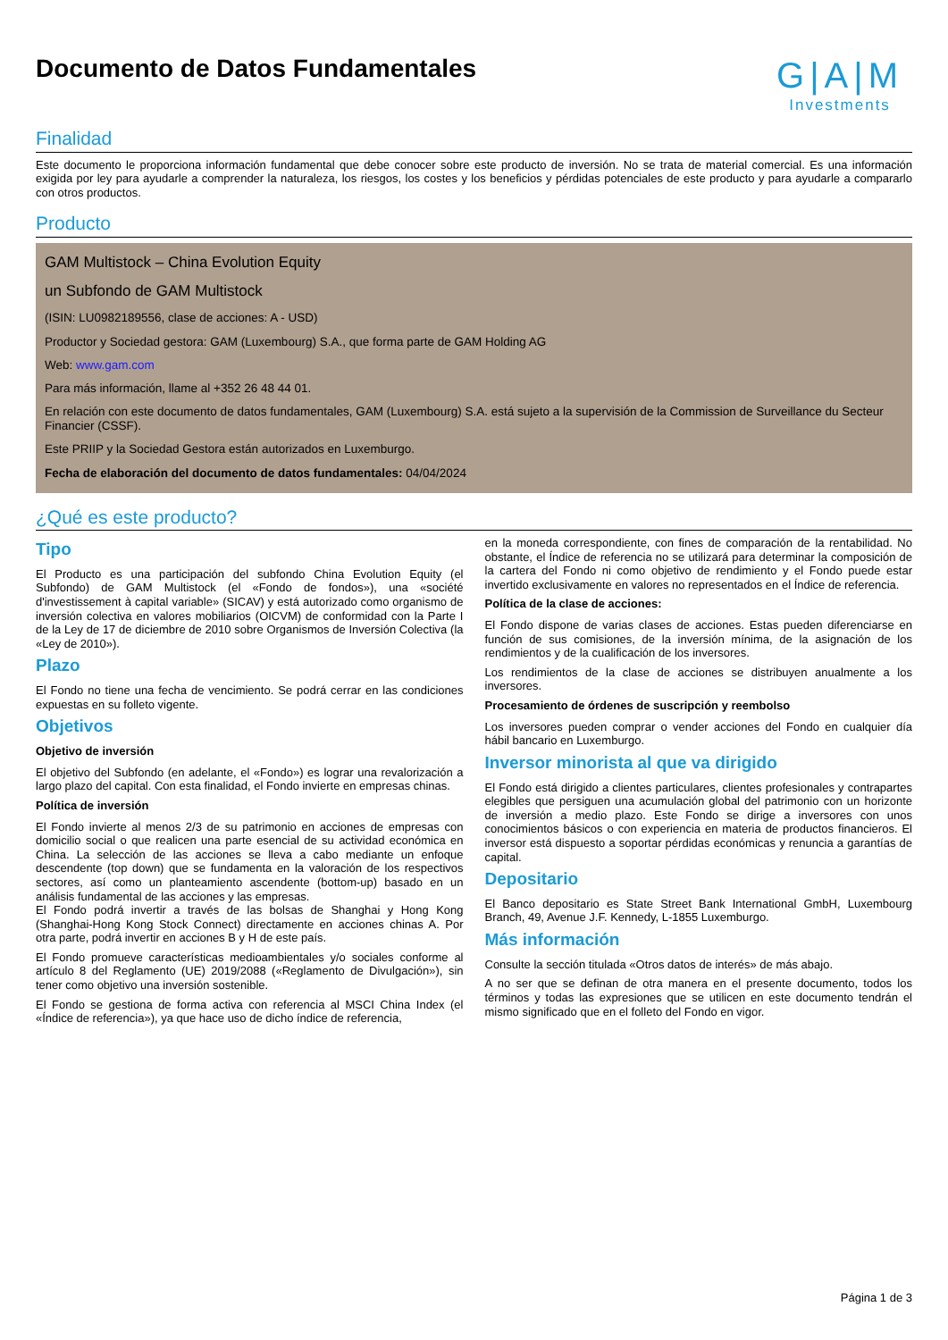Documento de Datos Fundamentales
G|A|M
Investments
Finalidad
Este documento le proporciona información fundamental que debe conocer sobre este producto de inversión. No se trata de material comercial. Es una información exigida por ley para ayudarle a comprender la naturaleza, los riesgos, los costes y los beneficios y pérdidas potenciales de este producto y para ayudarle a compararlo con otros productos.
Producto
GAM Multistock – China Evolution Equity
un Subfondo de GAM Multistock
(ISIN: LU0982189556, clase de acciones: A - USD)
Productor y Sociedad gestora: GAM (Luxembourg) S.A., que forma parte de GAM Holding AG
Web: www.gam.com
Para más información, llame al +352 26 48 44 01.
En relación con este documento de datos fundamentales, GAM (Luxembourg) S.A. está sujeto a la supervisión de la Commission de Surveillance du Secteur Financier (CSSF).
Este PRIIP y la Sociedad Gestora están autorizados en Luxemburgo.
Fecha de elaboración del documento de datos fundamentales: 04/04/2024
¿Qué es este producto?
Tipo
El Producto es una participación del subfondo China Evolution Equity (el Subfondo) de GAM Multistock (el «Fondo de fondos»), una «société d'investissement à capital variable» (SICAV) y está autorizado como organismo de inversión colectiva en valores mobiliarios (OICVM) de conformidad con la Parte I de la Ley de 17 de diciembre de 2010 sobre Organismos de Inversión Colectiva (la «Ley de 2010»).
Plazo
El Fondo no tiene una fecha de vencimiento. Se podrá cerrar en las condiciones expuestas en su folleto vigente.
Objetivos
Objetivo de inversión
El objetivo del Subfondo (en adelante, el «Fondo») es lograr una revalorización a largo plazo del capital. Con esta finalidad, el Fondo invierte en empresas chinas.
Política de inversión
El Fondo invierte al menos 2/3 de su patrimonio en acciones de empresas con domicilio social o que realicen una parte esencial de su actividad económica en China. La selección de las acciones se lleva a cabo mediante un enfoque descendente (top down) que se fundamenta en la valoración de los respectivos sectores, así como un planteamiento ascendente (bottom-up) basado en un análisis fundamental de las acciones y las empresas.
El Fondo podrá invertir a través de las bolsas de Shanghai y Hong Kong (Shanghai-Hong Kong Stock Connect) directamente en acciones chinas A. Por otra parte, podrá invertir en acciones B y H de este país.
El Fondo promueve características medioambientales y/o sociales conforme al artículo 8 del Reglamento (UE) 2019/2088 («Reglamento de Divulgación»), sin tener como objetivo una inversión sostenible.
El Fondo se gestiona de forma activa con referencia al MSCI China Index (el «Índice de referencia»), ya que hace uso de dicho índice de referencia,
en la moneda correspondiente, con fines de comparación de la rentabilidad. No obstante, el Índice de referencia no se utilizará para determinar la composición de la cartera del Fondo ni como objetivo de rendimiento y el Fondo puede estar invertido exclusivamente en valores no representados en el Índice de referencia.
Política de la clase de acciones:
El Fondo dispone de varias clases de acciones. Estas pueden diferenciarse en función de sus comisiones, de la inversión mínima, de la asignación de los rendimientos y de la cualificación de los inversores.
Los rendimientos de la clase de acciones se distribuyen anualmente a los inversores.
Procesamiento de órdenes de suscripción y reembolso
Los inversores pueden comprar o vender acciones del Fondo en cualquier día hábil bancario en Luxemburgo.
Inversor minorista al que va dirigido
El Fondo está dirigido a clientes particulares, clientes profesionales y contrapartes elegibles que persiguen una acumulación global del patrimonio con un horizonte de inversión a medio plazo. Este Fondo se dirige a inversores con unos conocimientos básicos o con experiencia en materia de productos financieros. El inversor está dispuesto a soportar pérdidas económicas y renuncia a garantías de capital.
Depositario
El Banco depositario es State Street Bank International GmbH, Luxembourg Branch, 49, Avenue J.F. Kennedy, L-1855 Luxemburgo.
Más información
Consulte la sección titulada «Otros datos de interés» de más abajo.
A no ser que se definan de otra manera en el presente documento, todos los términos y todas las expresiones que se utilicen en este documento tendrán el mismo significado que en el folleto del Fondo en vigor.
Página 1 de 3